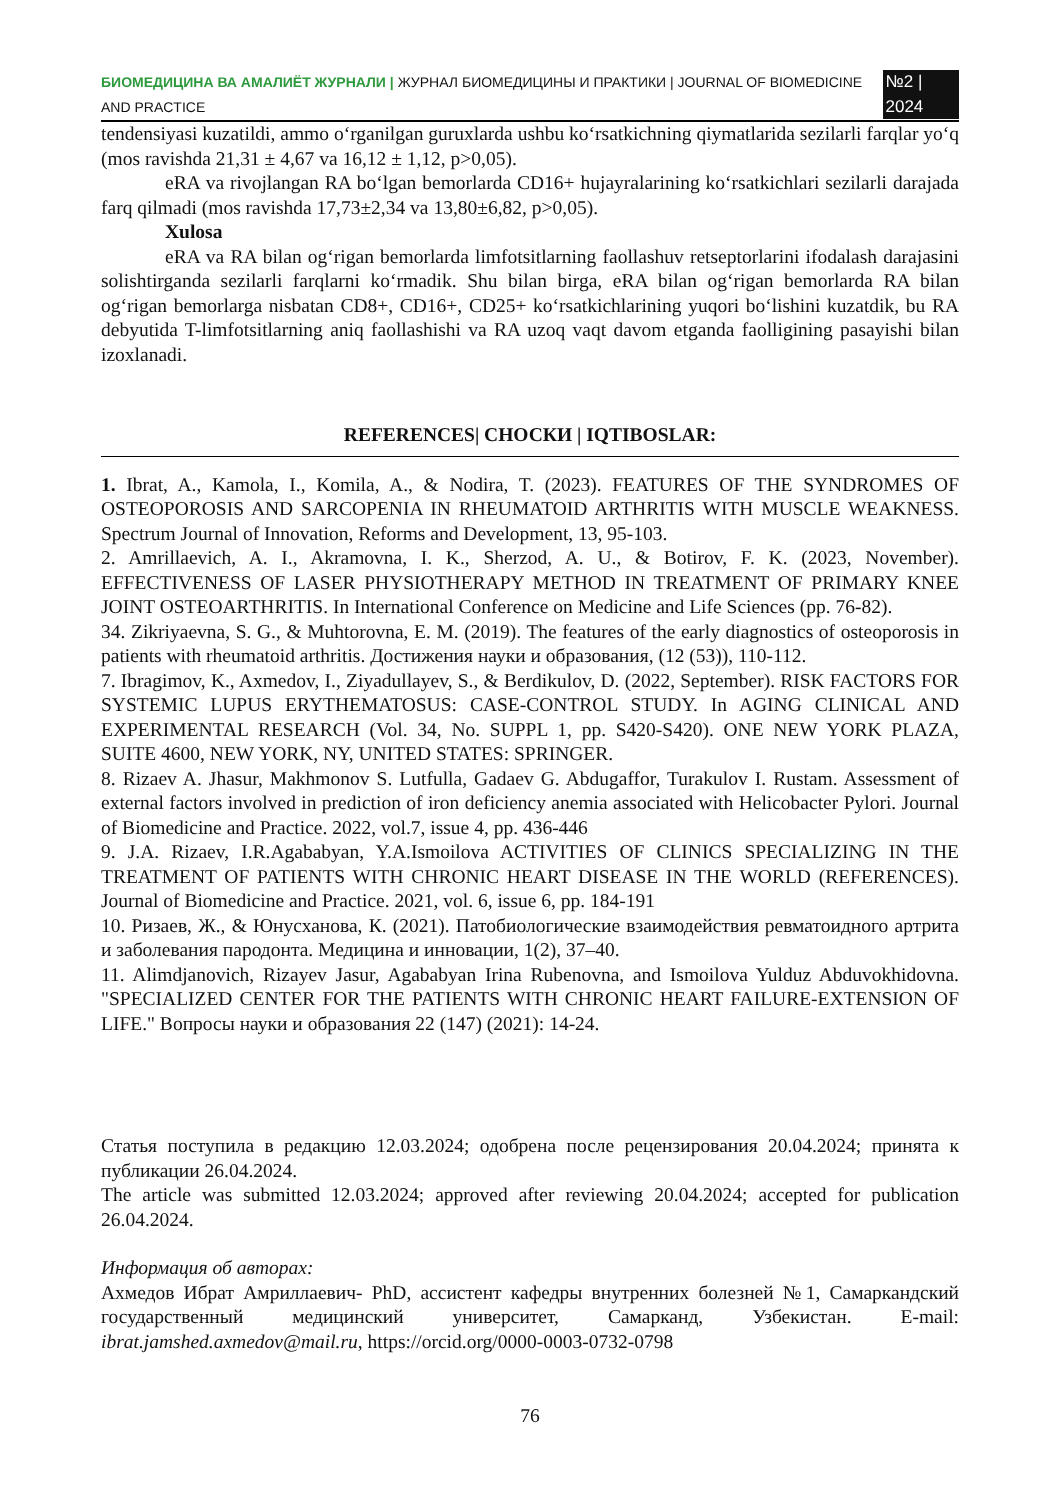БИОМЕДИЦИНА ВА АМАЛИЁТ ЖУРНАЛИ | ЖУРНАЛ БИОМЕДИЦИНЫ И ПРАКТИКИ | JOURNAL OF BIOMEDICINE AND PRACTICE №2 | 2024
tendensiyasi kuzatildi, ammo o‘rganilgan guruxlarda ushbu ko‘rsatkichning qiymatlarida sezilarli farqlar yo‘q (mos ravishda 21,31 ± 4,67 va 16,12 ± 1,12, p>0,05).
eRA va rivojlangan RA bo‘lgan bemorlarda CD16+ hujayralarining ko‘rsatkichlari sezilarli darajada farq qilmadi (mos ravishda 17,73±2,34 va 13,80±6,82, p>0,05).
Xulosa
eRA va RA bilan og‘rigan bemorlarda limfotsitlarning faollashuv retseptorlarini ifodalash darajasini solishtirganda sezilarli farqlarni ko‘rmadik. Shu bilan birga, eRA bilan og‘rigan bemorlarda RA bilan og‘rigan bemorlarga nisbatan CD8+, CD16+, CD25+ ko‘rsatkichlarining yuqori bo‘lishini kuzatdik, bu RA debyutida T-limfotsitlarning aniq faollashishi va RA uzoq vaqt davom etganda faolligining pasayishi bilan izoxlanadi.
REFERENCES| СНОСКИ | IQTIBOSLAR:
1. Ibrat, A., Kamola, I., Komila, A., & Nodira, T. (2023). FEATURES OF THE SYNDROMES OF OSTEOPOROSIS AND SARCOPENIA IN RHEUMATOID ARTHRITIS WITH MUSCLE WEAKNESS. Spectrum Journal of Innovation, Reforms and Development, 13, 95-103.
2. Amrillaevich, A. I., Akramovna, I. K., Sherzod, A. U., & Botirov, F. K. (2023, November). EFFECTIVENESS OF LASER PHYSIOTHERAPY METHOD IN TREATMENT OF PRIMARY KNEE JOINT OSTEOARTHRITIS. In International Conference on Medicine and Life Sciences (pp. 76-82).
34. Zikriyaevna, S. G., & Muhtorovna, E. M. (2019). The features of the early diagnostics of osteoporosis in patients with rheumatoid arthritis. Достижения науки и образования, (12 (53)), 110-112.
7. Ibragimov, K., Axmedov, I., Ziyadullayev, S., & Berdikulov, D. (2022, September). RISK FACTORS FOR SYSTEMIC LUPUS ERYTHEMATOSUS: CASE-CONTROL STUDY. In AGING CLINICAL AND EXPERIMENTAL RESEARCH (Vol. 34, No. SUPPL 1, pp. S420-S420). ONE NEW YORK PLAZA, SUITE 4600, NEW YORK, NY, UNITED STATES: SPRINGER.
8. Rizaev A. Jhasur, Makhmonov S. Lutfulla, Gadaev G. Abdugaffor, Turakulov I. Rustam. Assessment of external factors involved in prediction of iron deficiency anemia associated with Helicobacter Pylori. Journal of Biomedicine and Practice. 2022, vol.7, issue 4, pp. 436-446
9. J.A. Rizaev, I.R.Agababyan, Y.A.Ismoilova ACTIVITIES OF CLINICS SPECIALIZING IN THE TREATMENT OF PATIENTS WITH CHRONIC HEART DISEASE IN THE WORLD (REFERENCES). Journal of Biomedicine and Practice. 2021, vol. 6, issue 6, pp. 184-191
10. Ризаев, Ж., & Юнусханова, К. (2021). Патобиологические взаимодействия ревматоидного артрита и заболевания пародонта. Медицина и инновации, 1(2), 37–40.
11. Alimdjanovich, Rizayev Jasur, Agababyan Irina Rubenovna, and Ismoilova Yulduz Abduvokhidovna. "SPECIALIZED CENTER FOR THE PATIENTS WITH CHRONIC HEART FAILURE-EXTENSION OF LIFE." Вопросы науки и образования 22 (147) (2021): 14-24.
Статья поступила в редакцию 12.03.2024; одобрена после рецензирования 20.04.2024; принята к публикации 26.04.2024.
The article was submitted 12.03.2024; approved after reviewing 20.04.2024; accepted for publication 26.04.2024.
Информация об авторах:
Ахмедов Ибрат Амриллаевич- PhD, ассистент кафедры внутренних болезней №1, Самаркандский государственный медицинский университет, Самарканд, Узбекистан. E-mail: ibrat.jamshed.axmedov@mail.ru, https://orcid.org/0000-0003-0732-0798
76